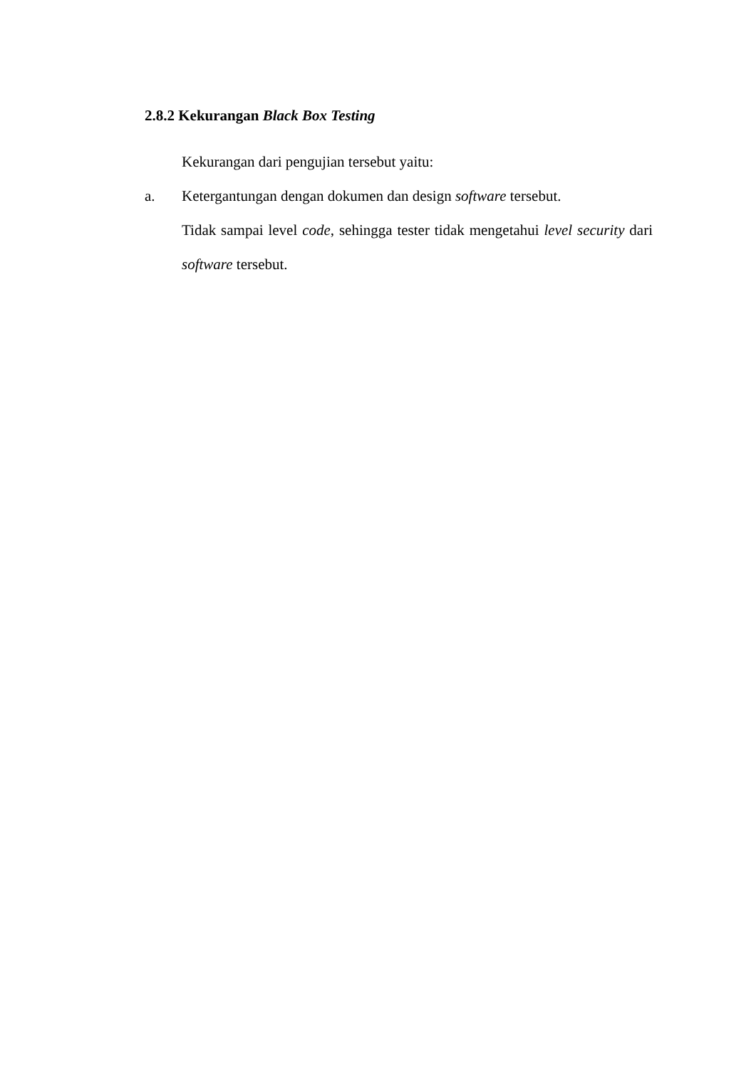2.8.2 Kekurangan Black Box Testing
Kekurangan dari pengujian tersebut yaitu:
a. Ketergantungan dengan dokumen dan design software tersebut.
Tidak sampai level code, sehingga tester tidak mengetahui level security dari software tersebut.